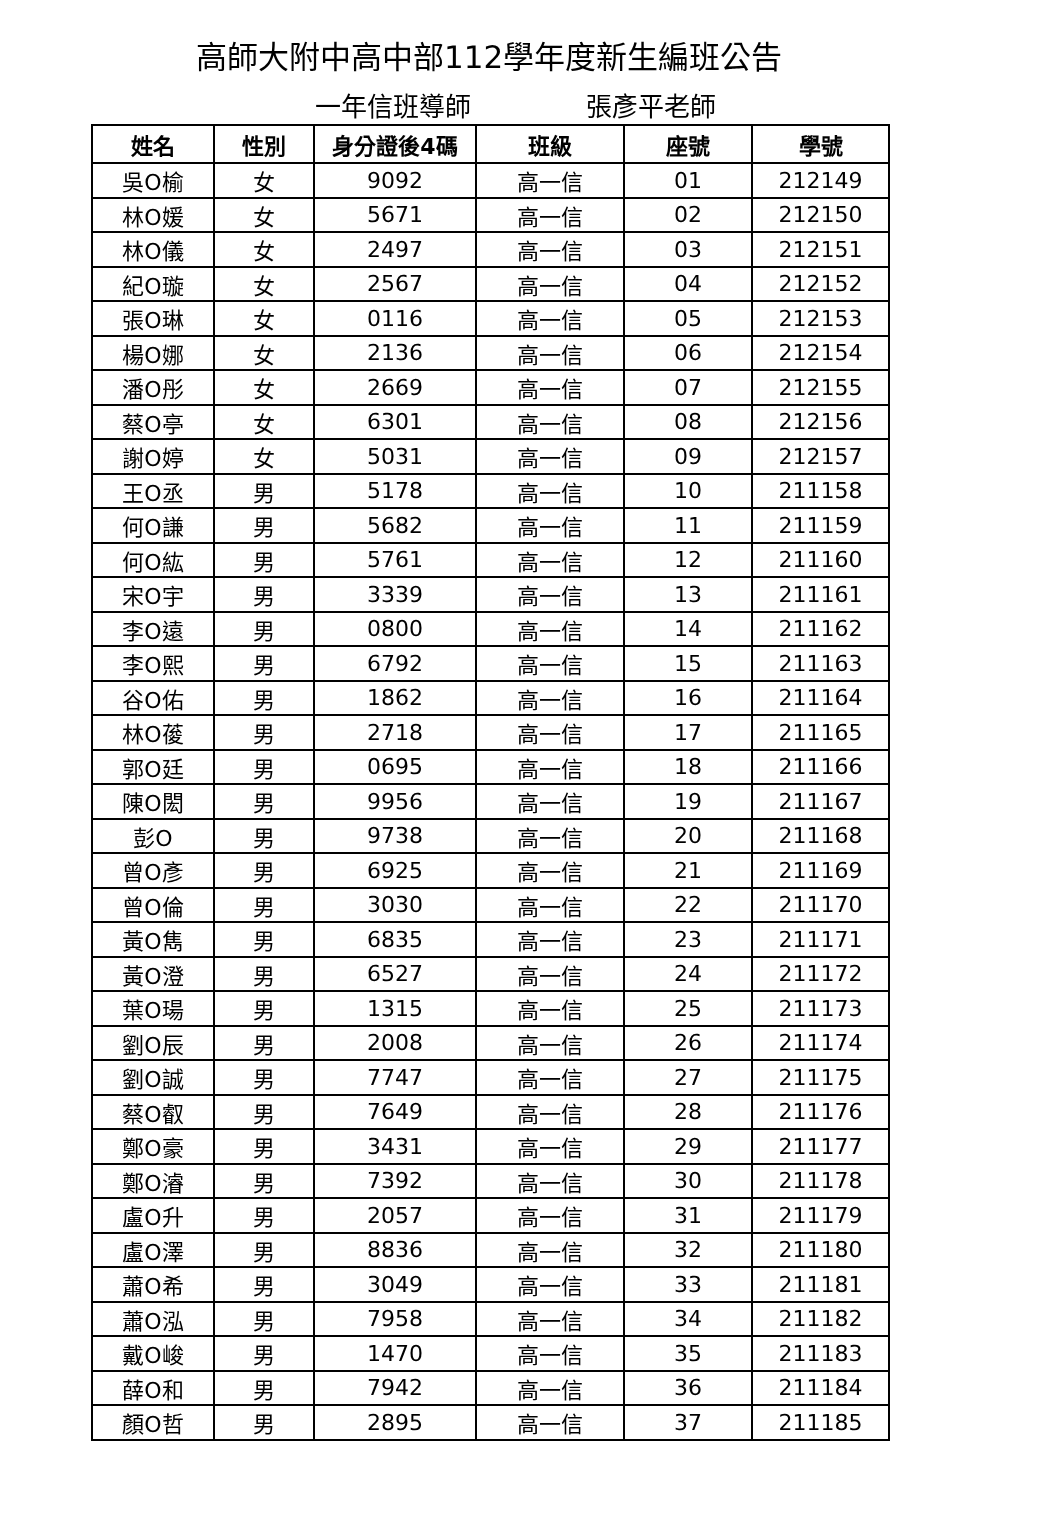高師大附中高中部112學年度新生編班公告
一年信班導師 張彥平老師
| 姓名 | 性別 | 身分證後4碼 | 班級 | 座號 | 學號 |
| --- | --- | --- | --- | --- | --- |
| 吳O榆 | 女 | 9092 | 高一信 | 01 | 212149 |
| 林O媛 | 女 | 5671 | 高一信 | 02 | 212150 |
| 林O儀 | 女 | 2497 | 高一信 | 03 | 212151 |
| 紀O璇 | 女 | 2567 | 高一信 | 04 | 212152 |
| 張O琳 | 女 | 0116 | 高一信 | 05 | 212153 |
| 楊O娜 | 女 | 2136 | 高一信 | 06 | 212154 |
| 潘O彤 | 女 | 2669 | 高一信 | 07 | 212155 |
| 蔡O亭 | 女 | 6301 | 高一信 | 08 | 212156 |
| 謝O婷 | 女 | 5031 | 高一信 | 09 | 212157 |
| 王O丞 | 男 | 5178 | 高一信 | 10 | 211158 |
| 何O謙 | 男 | 5682 | 高一信 | 11 | 211159 |
| 何O紘 | 男 | 5761 | 高一信 | 12 | 211160 |
| 宋O宇 | 男 | 3339 | 高一信 | 13 | 211161 |
| 李O遠 | 男 | 0800 | 高一信 | 14 | 211162 |
| 李O熙 | 男 | 6792 | 高一信 | 15 | 211163 |
| 谷O佑 | 男 | 1862 | 高一信 | 16 | 211164 |
| 林O葰 | 男 | 2718 | 高一信 | 17 | 211165 |
| 郭O廷 | 男 | 0695 | 高一信 | 18 | 211166 |
| 陳O閎 | 男 | 9956 | 高一信 | 19 | 211167 |
| 彭O | 男 | 9738 | 高一信 | 20 | 211168 |
| 曾O彥 | 男 | 6925 | 高一信 | 21 | 211169 |
| 曾O倫 | 男 | 3030 | 高一信 | 22 | 211170 |
| 黃O雋 | 男 | 6835 | 高一信 | 23 | 211171 |
| 黃O澄 | 男 | 6527 | 高一信 | 24 | 211172 |
| 葉O瑒 | 男 | 1315 | 高一信 | 25 | 211173 |
| 劉O辰 | 男 | 2008 | 高一信 | 26 | 211174 |
| 劉O誠 | 男 | 7747 | 高一信 | 27 | 211175 |
| 蔡O叡 | 男 | 7649 | 高一信 | 28 | 211176 |
| 鄭O豪 | 男 | 3431 | 高一信 | 29 | 211177 |
| 鄭O濬 | 男 | 7392 | 高一信 | 30 | 211178 |
| 盧O升 | 男 | 2057 | 高一信 | 31 | 211179 |
| 盧O澤 | 男 | 8836 | 高一信 | 32 | 211180 |
| 蕭O希 | 男 | 3049 | 高一信 | 33 | 211181 |
| 蕭O泓 | 男 | 7958 | 高一信 | 34 | 211182 |
| 戴O峻 | 男 | 1470 | 高一信 | 35 | 211183 |
| 薛O和 | 男 | 7942 | 高一信 | 36 | 211184 |
| 顏O哲 | 男 | 2895 | 高一信 | 37 | 211185 |